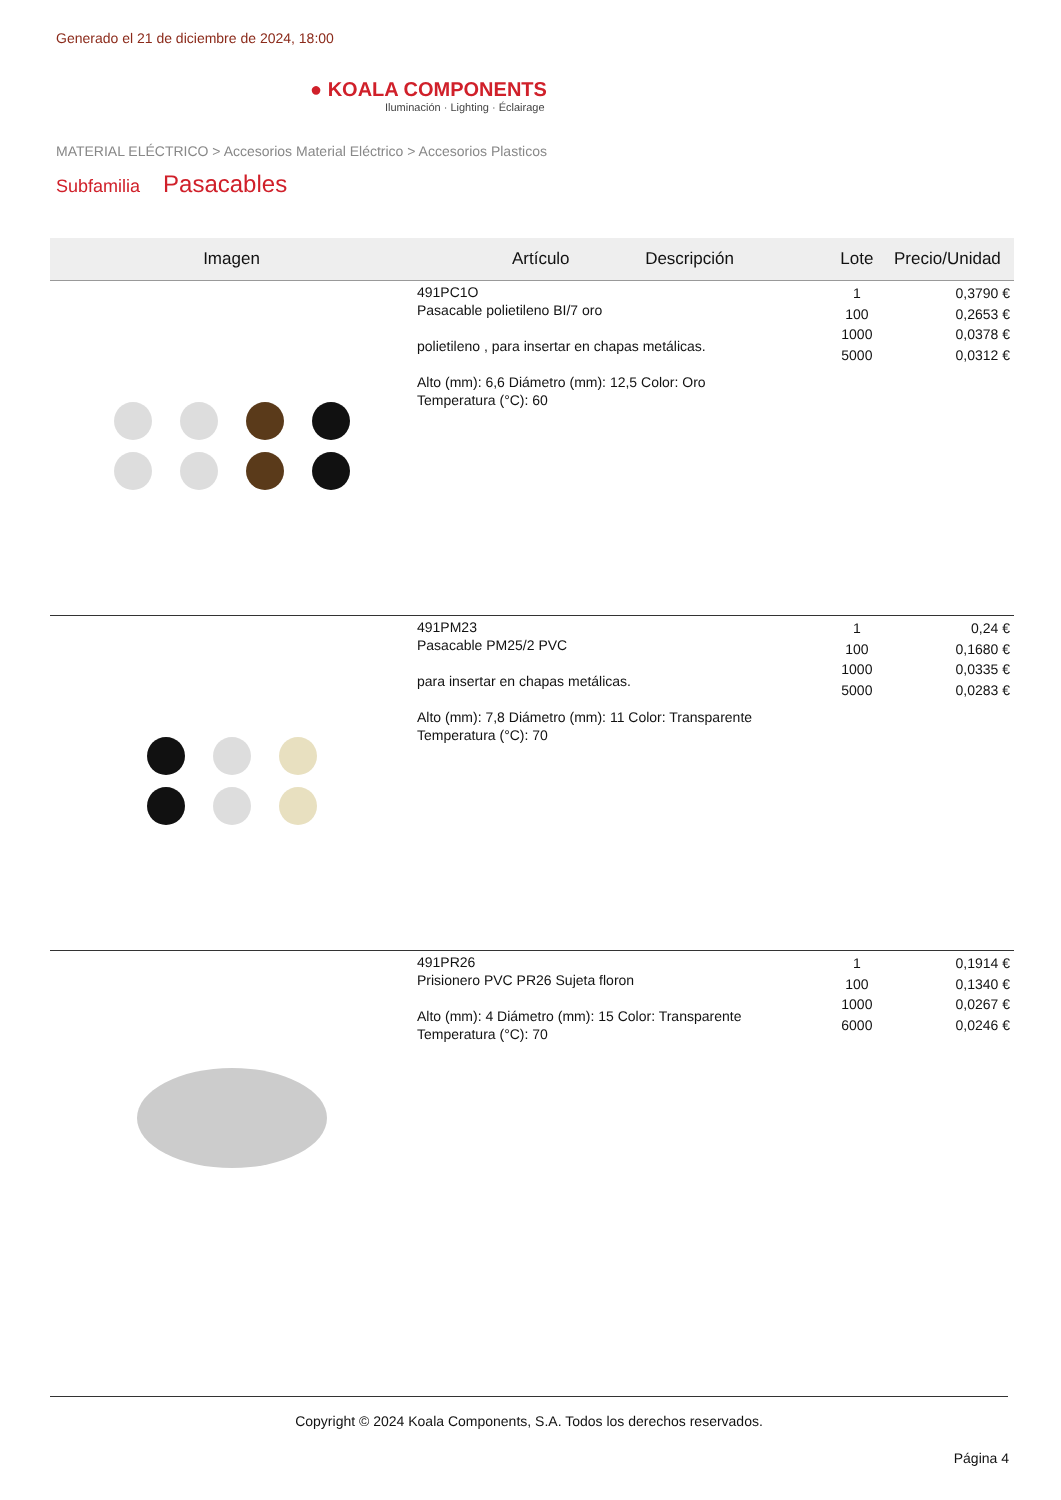Generado el 21 de diciembre de 2024, 18:00
● KOALA COMPONENTS
Iluminación · Lighting · Éclairage
MATERIAL ELÉCTRICO > Accesorios Material Eléctrico > Accesorios Plasticos
Subfamilia Pasacables
| Imagen | Artículo Descripción | Lote | Precio/Unidad |
| --- | --- | --- | --- |
| | 491PC1O Pasacable polietileno BI/7 oro polietileno , para insertar en chapas metálicas. Alto (mm): 6,6 Diámetro (mm): 12,5 Color: Oro Temperatura (°C): 60 | 1 100 1000 5000 | 0,3790 € 0,2653 € 0,0378 € 0,0312 € |
| | 491PM23 Pasacable PM25/2 PVC para insertar en chapas metálicas. Alto (mm): 7,8 Diámetro (mm): 11 Color: Transparente Temperatura (°C): 70 | 1 100 1000 5000 | 0,24 € 0,1680 € 0,0335 € 0,0283 € |
| | 491PR26 Prisionero PVC PR26 Sujeta floron Alto (mm): 4 Diámetro (mm): 15 Color: Transparente Temperatura (°C): 70 | 1 100 1000 6000 | 0,1914 € 0,1340 € 0,0267 € 0,0246 € |
Copyright © 2024 Koala Components, S.A. Todos los derechos reservados.
Página 4